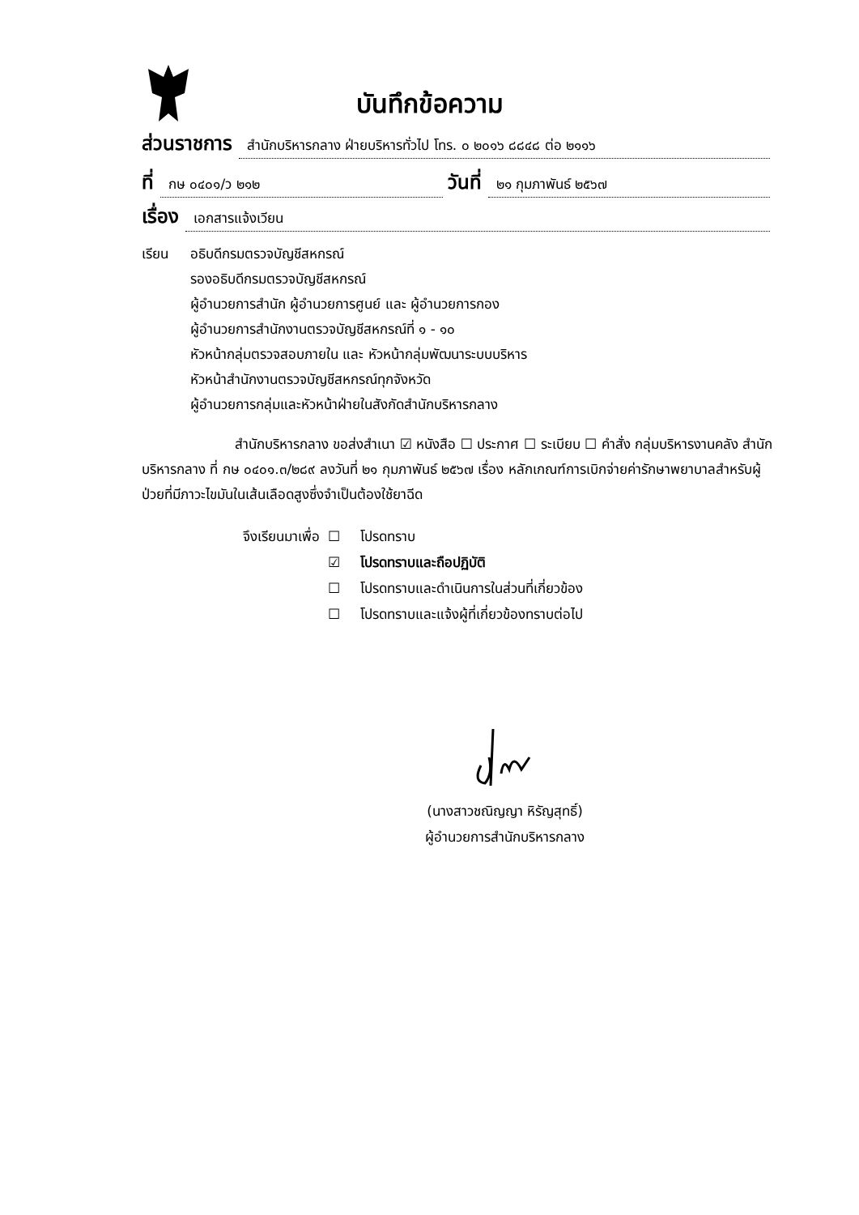บันทึกข้อความ
ส่วนราชการ สำนักบริหารกลาง ฝ่ายบริหารทั่วไป โทร. ๐ ๒๐๑๖ ๘๘๔๘ ต่อ ๒๑๑๖
ที่ กษ ๐๔๐๑/ว ๒๑๒ วันที่ ๒๑ กุมภาพันธ์ ๒๕๖๗
เรื่อง เอกสารแจ้งเวียน
เรียน อธิบดีกรมตรวจบัญชีสหกรณ์
รองอธิบดีกรมตรวจบัญชีสหกรณ์
ผู้อำนวยการสำนัก ผู้อำนวยการศูนย์ และ ผู้อำนวยการกอง
ผู้อำนวยการสำนักงานตรวจบัญชีสหกรณ์ที่ ๑ - ๑๐
หัวหน้ากลุ่มตรวจสอบภายใน และ หัวหน้ากลุ่มพัฒนาระบบบริหาร
หัวหน้าสำนักงานตรวจบัญชีสหกรณ์ทุกจังหวัด
ผู้อำนวยการกลุ่มและหัวหน้าฝ่ายในสังกัดสำนักบริหารกลาง
สำนักบริหารกลาง ขอส่งสำเนา ☑ หนังสือ ☐ ประกาศ ☐ ระเบียบ ☐ คำสั่ง กลุ่มบริหารงานคลัง สำนักบริหารกลาง ที่ กษ ๐๔๐๑.๓/๒๘๙ ลงวันที่ ๒๑ กุมภาพันธ์ ๒๕๖๗ เรื่อง หลักเกณฑ์การเบิกจ่ายค่ารักษาพยาบาลสำหรับผู้ป่วยที่มีภาวะไขมันในเส้นเลือดสูงซึ่งจำเป็นต้องใช้ยาฉีด
จึงเรียนมาเพื่อ ☐ โปรดทราบ ☑ โปรดทราบและถือปฏิบัติ ☐ โปรดทราบและดำเนินการในส่วนที่เกี่ยวข้อง ☐ โปรดทราบและแจ้งผู้ที่เกี่ยวข้องทราบต่อไป
(นางสาวชณิญญา หิรัญสุทธิ์)
ผู้อำนวยการสำนักบริหารกลาง